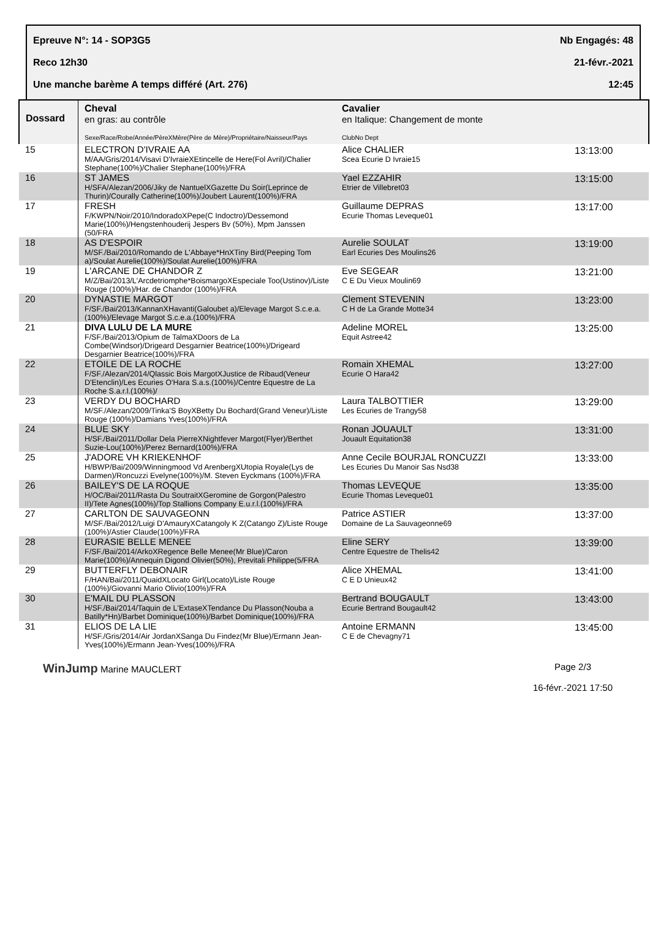Epreuve N°: 14 - SOP3G5 Nb Engagés: 48
Reco 12h30 21-févr.-2021
Une manche barème A temps différé (Art. 276) 12:45
| Dossard | Cheval en gras: au contrôle Sexe/Race/Robe/Année/PèreXMère(Père de Mère)/Propriétaire/Naisseur/Pays | Cavalier en Italique: Changement de monte ClubNo Dept | |
| --- | --- | --- | --- |
| 15 | ELECTRON D'IVRAIE AA M/AA/Gris/2014/Visavi D'IvraieXEtincelle de Here(Fol Avril)/Chalier Stephane(100%)/Chalier Stephane(100%)/FRA | Alice CHALIER Scea Ecurie D Ivraie15 | 13:13:00 |
| 16 | ST JAMES H/SFA/Alezan/2006/Jiky de NantuelXGazette Du Soir(Leprince de Thurin)/Courally Catherine(100%)/Joubert Laurent(100%)/FRA | Yael EZZAHIR Etrier de Villebret03 | 13:15:00 |
| 17 | FRESH F/KWPN/Noir/2010/IndoradoXPepe(C Indoctro)/Dessemond Marie(100%)/Hengstenhouderij Jespers Bv (50%), Mpm Janssen (50/FRA | Guillaume DEPRAS Ecurie Thomas Leveque01 | 13:17:00 |
| 18 | AS D'ESPOIR M/SF./Bai/2010/Romando de L'Abbaye*HnXTiny Bird(Peeping Tom a)/Soulat Aurelie(100%)/Soulat Aurelie(100%)/FRA | Aurelie SOULAT Earl Ecuries Des Moulins26 | 13:19:00 |
| 19 | L'ARCANE DE CHANDOR Z M/Z/Bai/2013/L'Arcdetriomphe*BoismargoXEspeciale Too(Ustinov)/Liste Rouge (100%)/Har. de Chandor (100%)/FRA | Eve SEGEAR C E Du Vieux Moulin69 | 13:21:00 |
| 20 | DYNASTIE MARGOT F/SF./Bai/2013/KannanXHavanti(Galoubet a)/Elevage Margot S.c.e.a.(100%)/Elevage Margot S.c.e.a.(100%)/FRA | Clement STEVENIN C H de La Grande Motte34 | 13:23:00 |
| 21 | DIVA LULU DE LA MURE F/SF./Bai/2013/Opium de TalmaXDoors de La Combe(Windsor)/Drigeard Desgarnier Beatrice(100%)/Drigeard Desgarnier Beatrice(100%)/FRA | Adeline MOREL Equit Astree42 | 13:25:00 |
| 22 | ETOILE DE LA ROCHE F/SF./Alezan/2014/Qlassic Bois MargotXJustice de Ribaud(Veneur D'Etenclin)/Les Ecuries O'Hara S.a.s.(100%)/Centre Equestre de La Roche S.a.r.l.(100%)/ | Romain XHEMAL Ecurie O Hara42 | 13:27:00 |
| 23 | VERDY DU BOCHARD M/SF./Alezan/2009/Tinka'S BoyXBetty Du Bochard(Grand Veneur)/Liste Rouge (100%)/Damians Yves(100%)/FRA | Laura TALBOTTIER Les Ecuries de Trangy58 | 13:29:00 |
| 24 | BLUE SKY H/SF./Bai/2011/Dollar Dela PierreXNightfever Margot(Flyer)/Berthet Suzie-Lou(100%)/Perez Bernard(100%)/FRA | Ronan JOUAULT Jouault Equitation38 | 13:31:00 |
| 25 | J'ADORE VH KRIEKENHOF H/BWP/Bai/2009/Winningmood Vd ArenbergXUtopia Royale(Lys de Darmen)/Roncuzzi Evelyne(100%)/M. Steven Eyckmans (100%)/FRA | Anne Cecile BOURJAL RONCUZZI Les Ecuries Du Manoir Sas Nsd38 | 13:33:00 |
| 26 | BAILEY'S DE LA ROQUE H/OC/Bai/2011/Rasta Du SoutraitXGeromine de Gorgon(Palestro II)/Tete Agnes(100%)/Top Stallions Company E.u.r.l.(100%)/FRA | Thomas LEVEQUE Ecurie Thomas Leveque01 | 13:35:00 |
| 27 | CARLTON DE SAUVAGEONN M/SF./Bai/2012/Luigi D'AmauryXCatangoly K Z(Catango Z)/Liste Rouge (100%)/Astier Claude(100%)/FRA | Patrice ASTIER Domaine de La Sauvageonne69 | 13:37:00 |
| 28 | EURASIE BELLE MENEE F/SF./Bai/2014/ArkoXRegence Belle Menee(Mr Blue)/Caron Marie(100%)/Annequin Digond Olivier(50%), Previtali Philippe(5/FRA | Eline SERY Centre Equestre de Thelis42 | 13:39:00 |
| 29 | BUTTERFLY DEBONAIR F/HAN/Bai/2011/QuaidXLocato Girl(Locato)/Liste Rouge (100%)/Giovanni Mario Olivio(100%)/FRA | Alice XHEMAL C E D Unieux42 | 13:41:00 |
| 30 | E'MAIL DU PLASSON H/SF./Bai/2014/Taquin de L'ExtaseXTendance Du Plasson(Nouba a Batilly*Hn)/Barbet Dominique(100%)/Barbet Dominique(100%)/FRA | Bertrand BOUGAULT Ecurie Bertrand Bougault42 | 13:43:00 |
| 31 | ELIOS DE LA LIE H/SF./Gris/2014/Air JordanXSanga Du Findez(Mr Blue)/Ermann Jean-Yves(100%)/Ermann Jean-Yves(100%)/FRA | Antoine ERMANN C E de Chevagny71 | 13:45:00 |
WinJump Marine MAUCLERT Page 2/3
16-févr.-2021 17:50